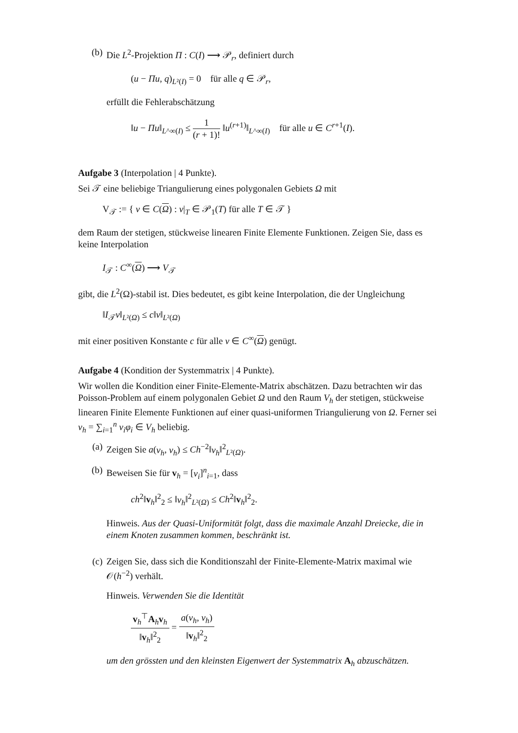(b) Die L<sup>2</sup>-Projektion Π : C(I) ⟶ 𝒫<sub>r</sub>, definiert durch
(u − Πu, q)<sub>L²(I)</sub> = 0 für alle q ∈ 𝒫<sub>r</sub>,
erfüllt die Fehlerabschätzung
‖u − Πu‖<sub>L^∞(I)</sub> ≤ 1 (r + 1)! ‖u<sup>(r+1)</sup>‖<sub>L^∞(I)</sub> für alle u ∈ C<sup>r+1</sup>(I).
Aufgabe 3 (Interpolation | 4 Punkte).
Sei 𝒯 eine beliebige Triangulierung eines polygonalen Gebiets Ω mit
V<sub>𝒯</sub> := { v ∈ C(Ω) : v|<sub>T</sub> ∈ 𝒫<sub>1</sub>(T) für alle T ∈ 𝒯 }
dem Raum der stetigen, stückweise linearen Finite Elemente Funktionen. Zeigen Sie, dass es keine Interpolation
I<sub>𝒯</sub> : C<sup>∞</sup>(Ω) ⟶ V<sub>𝒯</sub>
gibt, die L<sup>2</sup>(Ω)-stabil ist. Dies bedeutet, es gibt keine Interpolation, die der Ungleichung
‖I<sub>𝒯</sub>v‖<sub>L²(Ω)</sub> ≤ c‖v‖<sub>L²(Ω)</sub>
mit einer positiven Konstante c für alle v ∈ C<sup>∞</sup>(Ω) genügt.
Aufgabe 4 (Kondition der Systemmatrix | 4 Punkte).
Wir wollen die Kondition einer Finite-Elemente-Matrix abschätzen. Dazu betrachten wir das Poisson-Problem auf einem polygonalen Gebiet Ω und den Raum V<sub>h</sub> der stetigen, stückweise linearen Finite Elemente Funktionen auf einer quasi-uniformen Triangulierung von Ω. Ferner sei v<sub>h</sub> = ∑<sub>i=1</sub><sup>n</sup> v<sub>i</sub>φ<sub>i</sub> ∈ V<sub>h</sub> beliebig.
(a) Zeigen Sie a(v<sub>h</sub>, v<sub>h</sub>) ≤ Ch<sup>−2</sup>‖v<sub>h</sub>‖<sup>2</sup><sub>L²(Ω)</sub>.
(b) Beweisen Sie für v<sub>h</sub> = [v<sub>i</sub>]<sup>n</sup><sub>i=1</sub>, dass
ch<sup>2</sup>‖v<sub>h</sub>‖<sup>2</sup><sub>2</sub> ≤ ‖v<sub>h</sub>‖<sup>2</sup><sub>L²(Ω)</sub> ≤ Ch<sup>2</sup>‖v<sub>h</sub>‖<sup>2</sup><sub>2</sub>.
Hinweis. Aus der Quasi-Uniformität folgt, dass die maximale Anzahl Dreiecke, die in einem Knoten zusammen kommen, beschränkt ist.
(c) Zeigen Sie, dass sich die Konditionszahl der Finite-Elemente-Matrix maximal wie 𝒪(h<sup>−2</sup>) verhält.
Hinweis. Verwenden Sie die Identität
v<sub>h</sub><sup>⊤</sup>A<sub>h</sub>v<sub>h</sub> ‖v<sub>h</sub>‖<sup>2</sup><sub>2</sub> = a(v<sub>h</sub>, v<sub>h</sub>) ‖v<sub>h</sub>‖<sup>2</sup><sub>2</sub>
um den grössten und den kleinsten Eigenwert der Systemmatrix A<sub>h</sub> abzuschätzen.